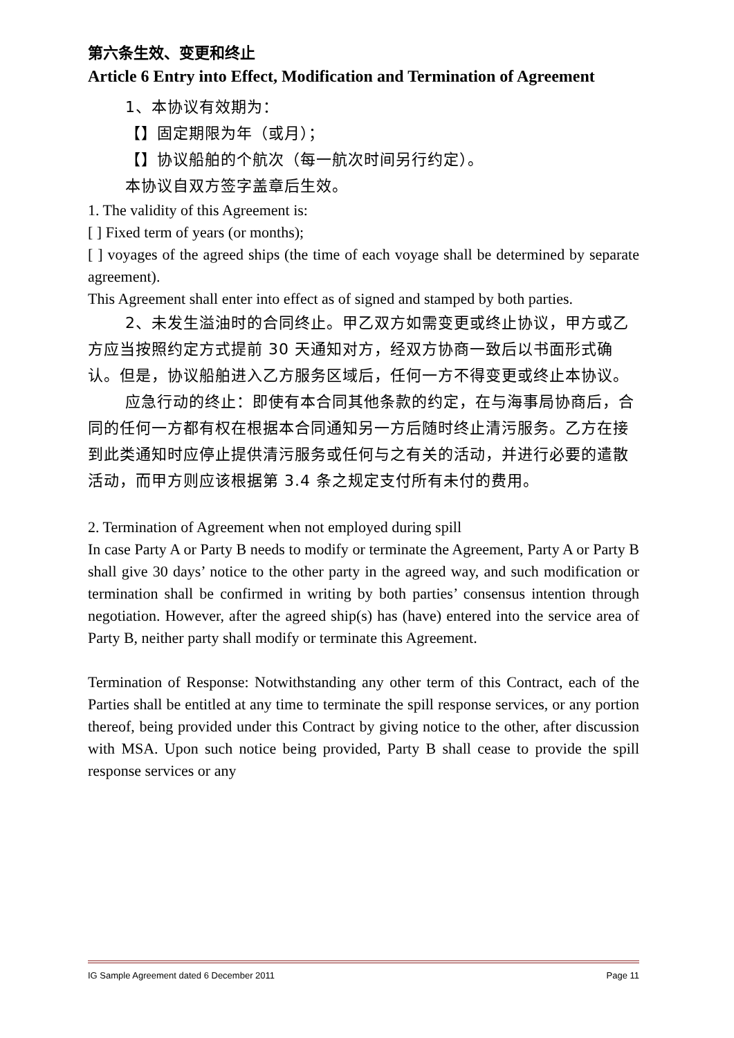第六条生效、变更和终止
Article 6 Entry into Effect, Modification and Termination of Agreement
1、本协议有效期为：
【】固定期限为年（或月）；
【】协议船舶的个航次（每一航次时间另行约定）。
本协议自双方签字盖章后生效。
1. The validity of this Agreement is:
[ ] Fixed term of years (or months);
[ ] voyages of the agreed ships (the time of each voyage shall be determined by separate agreement).
This Agreement shall enter into effect as of signed and stamped by both parties.
2、未发生溢油时的合同终止。甲乙双方如需变更或终止协议，甲方或乙方应当按照约定方式提前 30 天通知对方，经双方协商一致后以书面形式确认。但是，协议船舶进入乙方服务区域后，任何一方不得变更或终止本协议。
应急行动的终止：即使有本合同其他条款的约定，在与海事局协商后，合同的任何一方都有权在根据本合同通知另一方后随时终止清污服务。乙方在接到此类通知时应停止提供清污服务或任何与之有关的活动，并进行必要的遣散活动，而甲方则应该根据第 3.4 条之规定支付所有未付的费用。
2. Termination of Agreement when not employed during spill
In case Party A or Party B needs to modify or terminate the Agreement, Party A or Party B shall give 30 days’ notice to the other party in the agreed way, and such modification or termination shall be confirmed in writing by both parties’ consensus intention through negotiation. However, after the agreed ship(s) has (have) entered into the service area of Party B, neither party shall modify or terminate this Agreement.
Termination of Response: Notwithstanding any other term of this Contract, each of the Parties shall be entitled at any time to terminate the spill response services, or any portion thereof, being provided under this Contract by giving notice to the other, after discussion with MSA. Upon such notice being provided, Party B shall cease to provide the spill response services or any
IG Sample Agreement dated 6 December 2011 Page 11